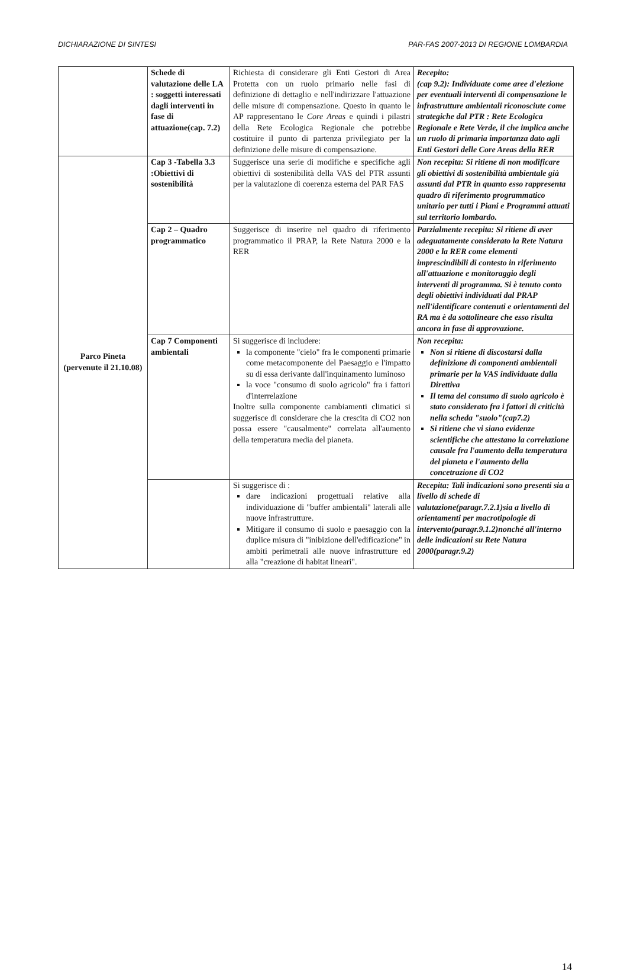DICHIARAZIONE DI SINTESI PAR-FAS 2007-2013 DI REGIONE LOMBARDIA
| | Schede di valutazione delle LA : soggetti interessati dagli interventi in fase di attuazione(cap. 7.2) | Richiesta di considerare gli Enti Gestori di Area Protetta con un ruolo primario nelle fasi di definizione di dettaglio e nell'indirizzare l'attuazione delle misure di compensazione. Questo in quanto le AP rappresentano le Core Areas e quindi i pilastri della Rete Ecologica Regionale che potrebbe costituire il punto di partenza privilegiato per la definizione delle misure di compensazione. | Recepito: (cap 9.2): Individuate come aree d'elezione per eventuali interventi di compensazione le infrastrutture ambientali riconosciute come strategiche dal PTR : Rete Ecologica Regionale e Rete Verde, il che implica anche un ruolo di primaria importanza dato agli Enti Gestori delle Core Areas della RER |
| Parco Pineta (pervenute il 21.10.08) | Cap 3 -Tabella 3.3 :Obiettivi di sostenibilità | Suggerisce una serie di modifiche e specifiche agli obiettivi di sostenibilità della VAS del PTR assunti per la valutazione di coerenza esterna del PAR FAS | Non recepita: Si ritiene di non modificare gli obiettivi di sostenibilità ambientale già assunti dal PTR in quanto esso rappresenta quadro di riferimento programmatico unitario per tutti i Piani e Programmi attuati sul territorio lombardo. |
| | Cap 2 – Quadro programmatico | Suggerisce di inserire nel quadro di riferimento programmatico il PRAP, la Rete Natura 2000 e la RER | Parzialmente recepita: Si ritiene di aver adeguatamente considerato la Rete Natura 2000 e la RER come elementi imprescindibili di contesto in riferimento all'attuazione e monitoraggio degli interventi di programma. Si è tenuto conto degli obiettivi individuati dal PRAP nell'identificare contenuti e orientamenti del RA ma è da sottolineare che esso risulta ancora in fase di approvazione. |
| | Cap 7 Componenti ambientali | Si suggerisce di includere: la componente "cielo" fra le componenti primarie come metacomponente del Paesaggio e l'impatto su di essa derivante dall'inquinamento luminoso la voce "consumo di suolo agricolo" fra i fattori d'interrelazione Inoltre sulla componente cambiamenti climatici si suggerisce di considerare che la crescita di CO2 non possa essere "causalmente" correlata all'aumento della temperatura media del pianeta. | Non recepita: Non si ritiene di discostarsi dalla definizione di componenti ambientali primarie per la VAS individuate dalla Direttiva Il tema del consumo di suolo agricolo è stato considerato fra i fattori di criticità nella scheda "suolo"(cap7.2) Si ritiene che vi siano evidenze scientifiche che attestano la correlazione causale fra l'aumento della temperatura del pianeta e l'aumento della concetrazione di CO2 |
| | | Si suggerisce di : dare indicazioni progettuali relative alla individuazione di "buffer ambientali" laterali alle nuove infrastrutture. Mitigare il consumo di suolo e paesaggio con la duplice misura di "inibizione dell'edificazione" in ambiti perimetrali alle nuove infrastrutture ed alla "creazione di habitat lineari". | Recepita: Tali indicazioni sono presenti sia a livello di schede di valutazione(paragr.7.2.1)sia a livello di orientamenti per macrotipologie di intervento(paragr.9.1.2)nonché all'interno delle indicazioni su Rete Natura 2000(paragr.9.2) |
14